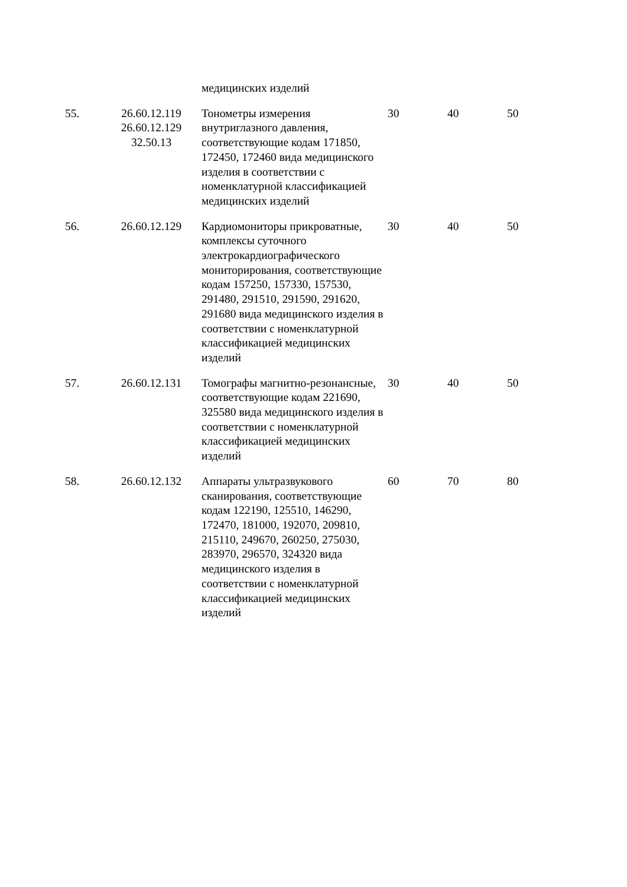| | | медицинских изделий | | | |
| 55. | 26.60.12.119 26.60.12.129 32.50.13 | Тонометры измерения внутриглазного давления, соответствующие кодам 171850, 172450, 172460 вида медицинского изделия в соответствии с номенклатурной классификацией медицинских изделий | 30 | 40 | 50 |
| 56. | 26.60.12.129 | Кардиомониторы прикроватные, комплексы суточного электрокардиографического мониторирования, соответствующие кодам 157250, 157330, 157530, 291480, 291510, 291590, 291620, 291680 вида медицинского изделия в соответствии с номенклатурной классификацией медицинских изделий | 30 | 40 | 50 |
| 57. | 26.60.12.131 | Томографы магнитно-резонансные, соответствующие кодам 221690, 325580 вида медицинского изделия в соответствии с номенклатурной классификацией медицинских изделий | 30 | 40 | 50 |
| 58. | 26.60.12.132 | Аппараты ультразвукового сканирования, соответствующие кодам 122190, 125510, 146290, 172470, 181000, 192070, 209810, 215110, 249670, 260250, 275030, 283970, 296570, 324320 вида медицинского изделия в соответствии с номенклатурной классификацией медицинских изделий | 60 | 70 | 80 |